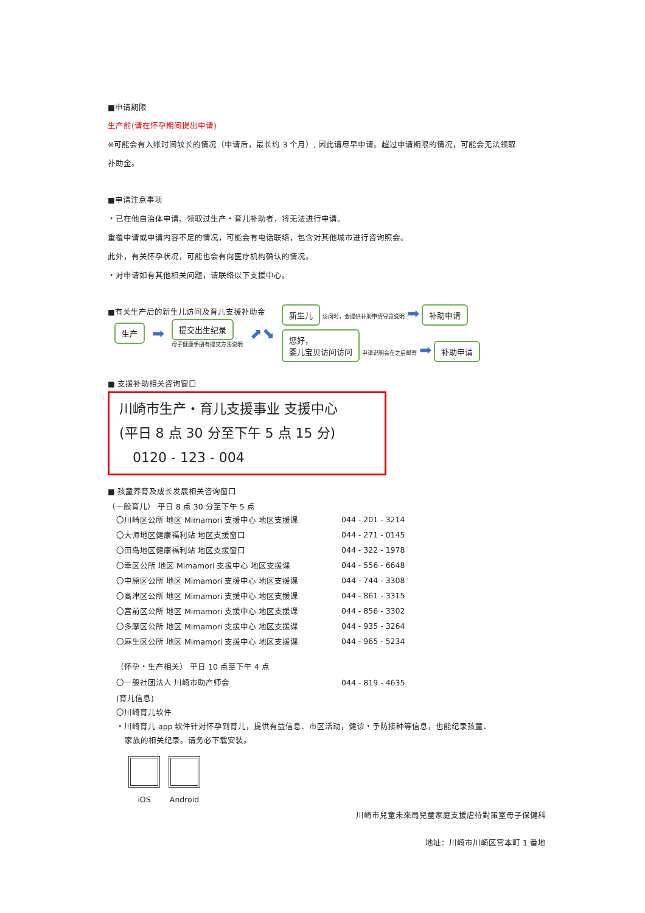■申请期限
生产前(请在怀孕期间提出申请)
※可能会有入帐时间较长的情况（申请后，最长约 3 个月）, 因此请尽早申请。超过申请期限的情况，可能会无法领取
补助金。
■申请注意事项
・已在他自治体申请、领取过生产・育儿补助者，将无法进行申请。
重覆申请或申请内容不足的情况，可能会有电话联络，包含对其他城市进行咨询照会。
此外，有关怀孕状况，可能也会有向医疗机构确认的情况。
・对申请如有其他相关问题，请联络以下支援中心。
■有关生产后的新生儿访问及育儿支援补助金
生产 ➡
提交出生纪录
母子健康手册有提交方法说明
⬈⬊
新生儿 访问时，会提供补助申请导览说明 ➡ 补助申请
您好，
婴儿宝贝访问访问 申请说明会在之后邮寄 ➡ 补助申请
■ 支援补助相关咨询窗口
川崎市生产・育儿支援事业 支援中心
(平日 8 点 30 分至下午 5 点 15 分)
0120 - 123 - 004
■ 孩童养育及成长发展相关咨询窗口
（一般育儿） 平日 8 点 30 分至下午 5 点
| 〇川崎区公所 地区 Mimamori 支援中心 地区支援课 | 044 - 201 - 3214 |
| 〇大师地区健康福利站 地区支援窗口 | 044 - 271 - 0145 |
| 〇田岛地区健康福利站 地区支援窗口 | 044 - 322 - 1978 |
| 〇幸区公所 地区 Mimamori 支援中心 地区支援课 | 044 - 556 - 6648 |
| 〇中原区公所 地区 Mimamori 支援中心 地区支援课 | 044 - 744 - 3308 |
| 〇高津区公所 地区 Mimamori 支援中心 地区支援课 | 044 - 861 - 3315 |
| 〇宫前区公所 地区 Mimamori 支援中心 地区支援课 | 044 - 856 - 3302 |
| 〇多摩区公所 地区 Mimamori 支援中心 地区支援课 | 044 - 935 - 3264 |
| 〇麻生区公所 地区 Mimamori 支援中心 地区支援课 | 044 - 965 - 5234 |
（怀孕・生产相关） 平日 10 点至下午 4 点
| 〇一般社团法人 川崎市助产师会 | 044 - 819 - 4635 |
(育儿信息)
〇川崎育儿软件
・川崎育儿 app 软件针对怀孕到育儿，提供有益信息、市区活动，健诊・予防接种等信息，也能纪录孩童、
家族的相关纪录。请务必下载安装。
iOS Android
川崎市兒童未來局兒童家庭支援虐待對策室母子保健科
地址：川崎市川崎区宮本町 1 番地